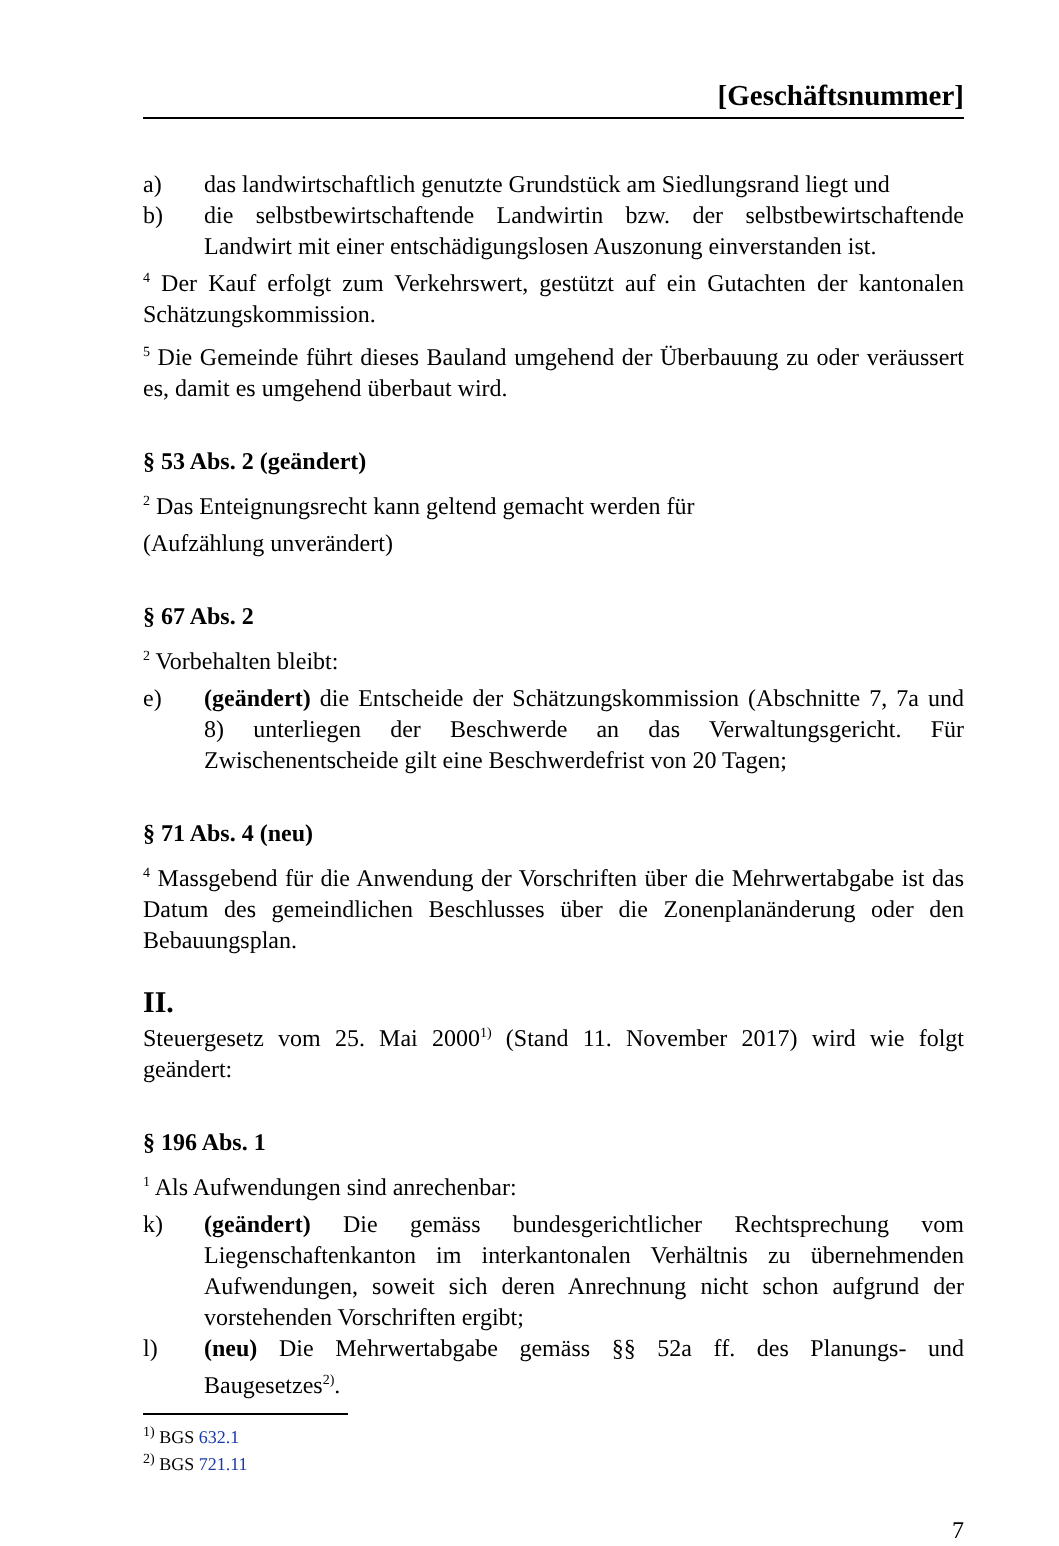[Geschäftsnummer]
a) das landwirtschaftlich genutzte Grundstück am Siedlungsrand liegt und
b) die selbstbewirtschaftende Landwirtin bzw. der selbstbewirtschaftende Landwirt mit einer entschädigungslosen Auszonung einverstanden ist.
<sup>4</sup> Der Kauf erfolgt zum Verkehrswert, gestützt auf ein Gutachten der kantonalen Schätzungskommission.
<sup>5</sup> Die Gemeinde führt dieses Bauland umgehend der Überbauung zu oder veräussert es, damit es umgehend überbaut wird.
§ 53 Abs. 2 (geändert)
<sup>2</sup> Das Enteignungsrecht kann geltend gemacht werden für
(Aufzählung unverändert)
§ 67 Abs. 2
<sup>2</sup> Vorbehalten bleibt:
e) (geändert) die Entscheide der Schätzungskommission (Abschnitte 7, 7a und 8) unterliegen der Beschwerde an das Verwaltungsgericht. Für Zwischenentscheide gilt eine Beschwerdefrist von 20 Tagen;
§ 71 Abs. 4 (neu)
<sup>4</sup> Massgebend für die Anwendung der Vorschriften über die Mehrwertabgabe ist das Datum des gemeindlichen Beschlusses über die Zonenplanänderung oder den Bebauungsplan.
II.
Steuergesetz vom 25. Mai 2000<sup>1)</sup> (Stand 11. November 2017) wird wie folgt geändert:
§ 196 Abs. 1
<sup>1</sup> Als Aufwendungen sind anrechenbar:
k) (geändert) Die gemäss bundesgerichtlicher Rechtsprechung vom Liegenschaftenkanton im interkantonalen Verhältnis zu übernehmenden Aufwendungen, soweit sich deren Anrechnung nicht schon aufgrund der vorstehenden Vorschriften ergibt;
l) (neu) Die Mehrwertabgabe gemäss §§ 52a ff. des Planungs- und Baugesetzes<sup>2)</sup>.
<sup>1)</sup> BGS 632.1
<sup>2)</sup> BGS 721.11
7